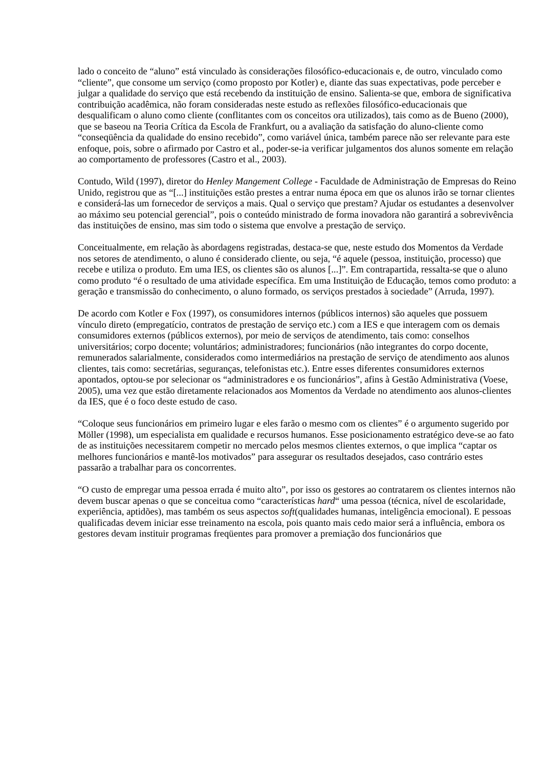lado o conceito de “aluno” está vinculado às considerações filosófico-educacionais e, de outro, vinculado como “cliente”, que consome um serviço (como proposto por Kotler) e, diante das suas expectativas, pode perceber e julgar a qualidade do serviço que está recebendo da instituição de ensino. Salienta-se que, embora de significativa contribuição acadêmica, não foram consideradas neste estudo as reflexões filosófico-educacionais que desqualificam o aluno como cliente (conflitantes com os conceitos ora utilizados), tais como as de Bueno (2000), que se baseou na Teoria Crítica da Escola de Frankfurt, ou a avaliação da satisfação do aluno-cliente como “conseqüência da qualidade do ensino recebido”, como variável única, também parece não ser relevante para este enfoque, pois, sobre o afirmado por Castro et al., poder-se-ia verificar julgamentos dos alunos somente em relação ao comportamento de professores (Castro et al., 2003).
Contudo, Wild (1997), diretor do Henley Mangement College - Faculdade de Administração de Empresas do Reino Unido, registrou que as “[...] instituições estão prestes a entrar numa época em que os alunos irão se tornar clientes e considerá-las um fornecedor de serviços a mais. Qual o serviço que prestam? Ajudar os estudantes a desenvolver ao máximo seu potencial gerencial”, pois o conteúdo ministrado de forma inovadora não garantirá a sobrevivência das instituições de ensino, mas sim todo o sistema que envolve a prestação de serviço.
Conceitualmente, em relação às abordagens registradas, destaca-se que, neste estudo dos Momentos da Verdade nos setores de atendimento, o aluno é considerado cliente, ou seja, “é aquele (pessoa, instituição, processo) que recebe e utiliza o produto. Em uma IES, os clientes são os alunos [...]”. Em contrapartida, ressalta-se que o aluno como produto “é o resultado de uma atividade específica. Em uma Instituição de Educação, temos como produto: a geração e transmissão do conhecimento, o aluno formado, os serviços prestados à sociedade” (Arruda, 1997).
De acordo com Kotler e Fox (1997), os consumidores internos (públicos internos) são aqueles que possuem vínculo direto (empregatício, contratos de prestação de serviço etc.) com a IES e que interagem com os demais consumidores externos (públicos externos), por meio de serviços de atendimento, tais como: conselhos universitários; corpo docente; voluntários; administradores; funcionários (não integrantes do corpo docente, remunerados salarialmente, considerados como intermediários na prestação de serviço de atendimento aos alunos clientes, tais como: secretárias, seguranças, telefonistas etc.). Entre esses diferentes consumidores externos apontados, optou-se por selecionar os “administradores e os funcionários”, afins à Gestão Administrativa (Voese, 2005), uma vez que estão diretamente relacionados aos Momentos da Verdade no atendimento aos alunos-clientes da IES, que é o foco deste estudo de caso.
“Coloque seus funcionários em primeiro lugar e eles farão o mesmo com os clientes” é o argumento sugerido por Möller (1998), um especialista em qualidade e recursos humanos. Esse posicionamento estratégico deve-se ao fato de as instituições necessitarem competir no mercado pelos mesmos clientes externos, o que implica “captar os melhores funcionários e mantê-los motivados” para assegurar os resultados desejados, caso contrário estes passarão a trabalhar para os concorrentes.
“O custo de empregar uma pessoa errada é muito alto”, por isso os gestores ao contratarem os clientes internos não devem buscar apenas o que se conceitua como “características hard“ uma pessoa (técnica, nível de escolaridade, experiência, aptidões), mas também os seus aspectos soft(qualidades humanas, inteligência emocional). E pessoas qualificadas devem iniciar esse treinamento na escola, pois quanto mais cedo maior será a influência, embora os gestores devam instituir programas freqüentes para promover a premiação dos funcionários que